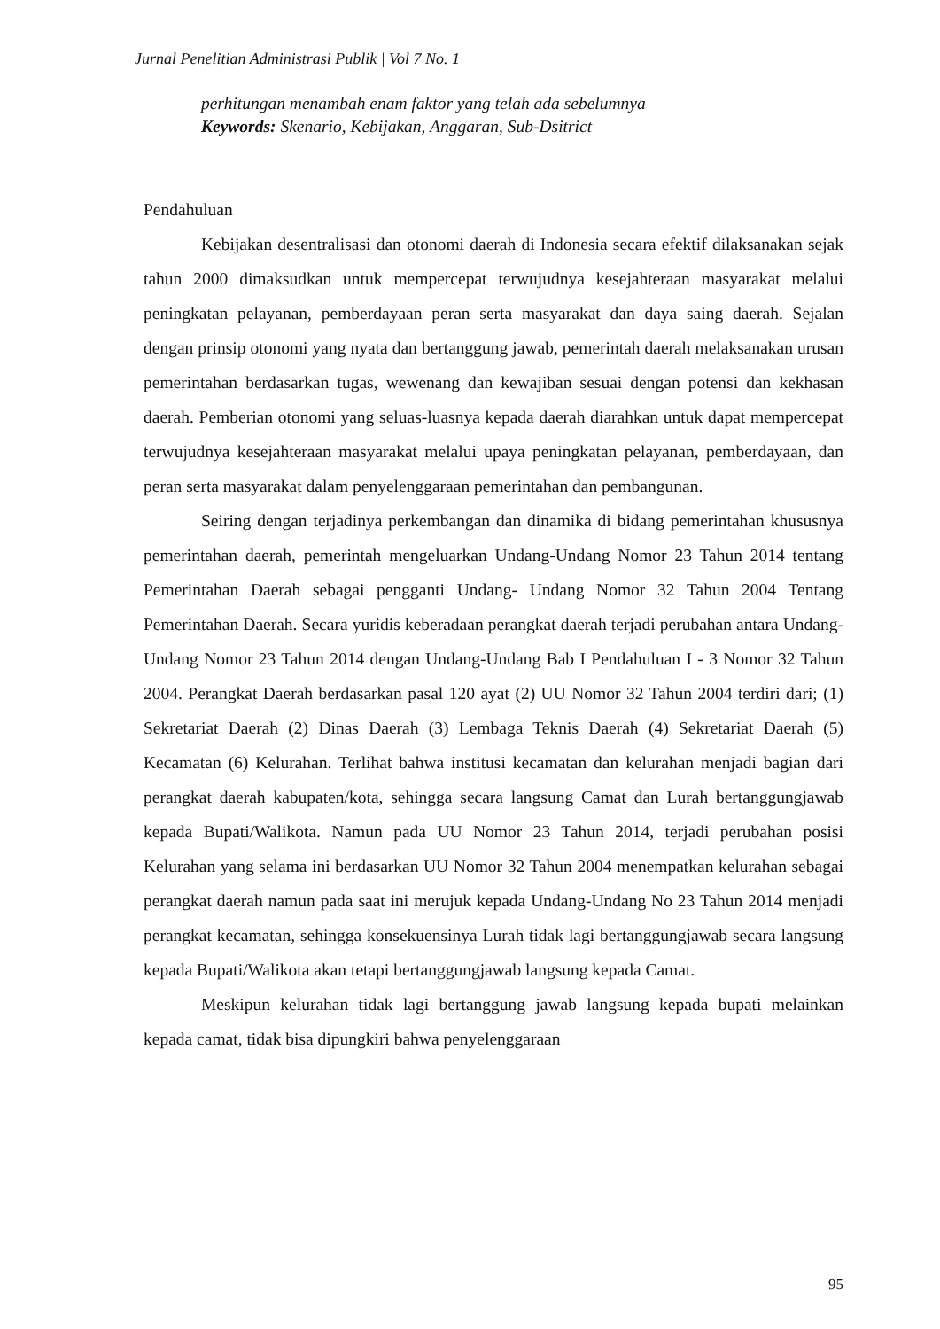Jurnal Penelitian Administrasi Publik | Vol 7 No. 1
perhitungan menambah enam faktor yang telah ada sebelumnya
Keywords: Skenario, Kebijakan, Anggaran, Sub-Dsitrict
Pendahuluan
Kebijakan desentralisasi dan otonomi daerah di Indonesia secara efektif dilaksanakan sejak tahun 2000 dimaksudkan untuk mempercepat terwujudnya kesejahteraan masyarakat melalui peningkatan pelayanan, pemberdayaan peran serta masyarakat dan daya saing daerah. Sejalan dengan prinsip otonomi yang nyata dan bertanggung jawab, pemerintah daerah melaksanakan urusan pemerintahan berdasarkan tugas, wewenang dan kewajiban sesuai dengan potensi dan kekhasan daerah. Pemberian otonomi yang seluas-luasnya kepada daerah diarahkan untuk dapat mempercepat terwujudnya kesejahteraan masyarakat melalui upaya peningkatan pelayanan, pemberdayaan, dan peran serta masyarakat dalam penyelenggaraan pemerintahan dan pembangunan.
Seiring dengan terjadinya perkembangan dan dinamika di bidang pemerintahan khususnya pemerintahan daerah, pemerintah mengeluarkan Undang-Undang Nomor 23 Tahun 2014 tentang Pemerintahan Daerah sebagai pengganti Undang- Undang Nomor 32 Tahun 2004 Tentang Pemerintahan Daerah. Secara yuridis keberadaan perangkat daerah terjadi perubahan antara Undang-Undang Nomor 23 Tahun 2014 dengan Undang-Undang Bab I Pendahuluan I - 3 Nomor 32 Tahun 2004. Perangkat Daerah berdasarkan pasal 120 ayat (2) UU Nomor 32 Tahun 2004 terdiri dari; (1) Sekretariat Daerah (2) Dinas Daerah (3) Lembaga Teknis Daerah (4) Sekretariat Daerah (5) Kecamatan (6) Kelurahan. Terlihat bahwa institusi kecamatan dan kelurahan menjadi bagian dari perangkat daerah kabupaten/kota, sehingga secara langsung Camat dan Lurah bertanggungjawab kepada Bupati/Walikota. Namun pada UU Nomor 23 Tahun 2014, terjadi perubahan posisi Kelurahan yang selama ini berdasarkan UU Nomor 32 Tahun 2004 menempatkan kelurahan sebagai perangkat daerah namun pada saat ini merujuk kepada Undang-Undang No 23 Tahun 2014 menjadi perangkat kecamatan, sehingga konsekuensinya Lurah tidak lagi bertanggungjawab secara langsung kepada Bupati/Walikota akan tetapi bertanggungjawab langsung kepada Camat.
Meskipun kelurahan tidak lagi bertanggung jawab langsung kepada bupati melainkan kepada camat, tidak bisa dipungkiri bahwa penyelenggaraan
95